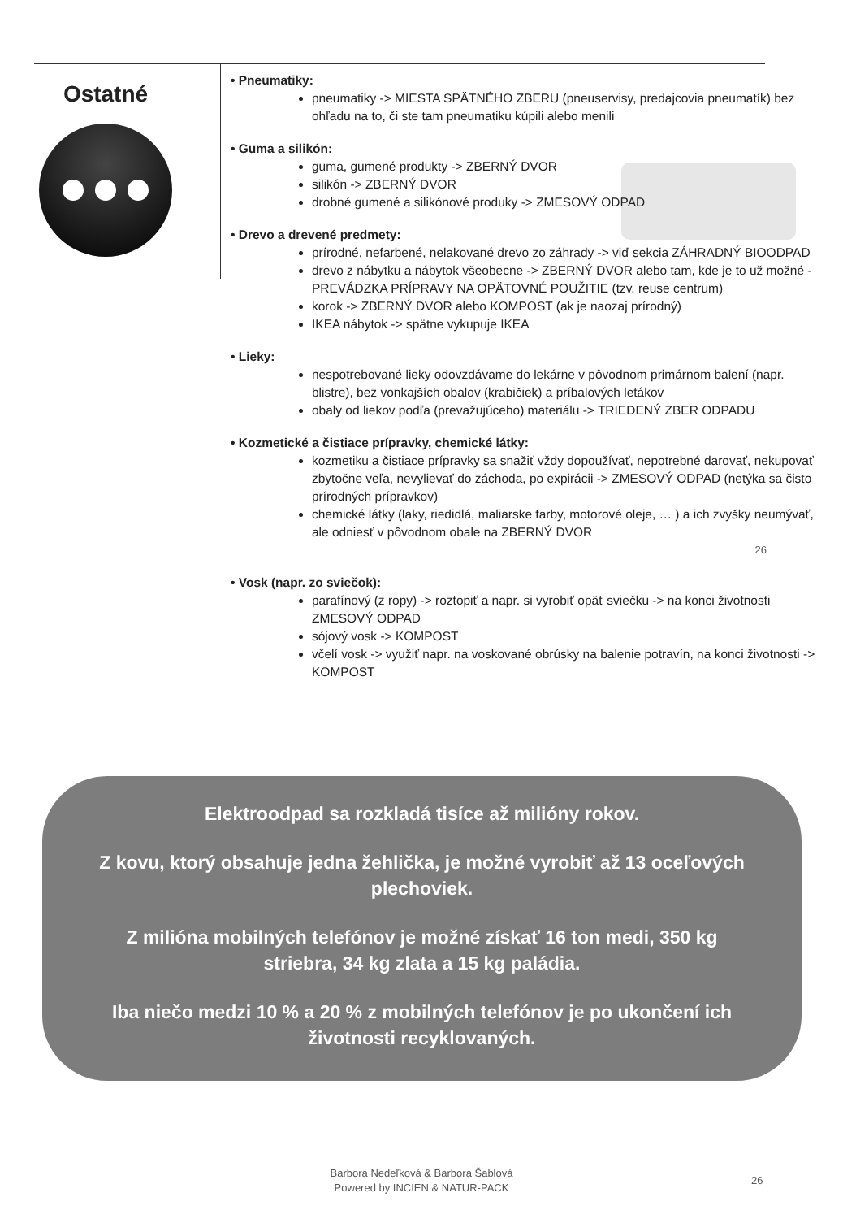Ostatné
• Pneumatiky:
pneumatiky -> MIESTA SPÄTNÉHO ZBERU (pneuservisy, predajcovia pneumatík) bez ohľadu na to, či ste tam pneumatiku kúpili alebo menili
• Guma a silikón:
guma, gumené produkty -> ZBERNÝ DVOR
silikón -> ZBERNÝ DVOR
drobné gumené a silikónové produky -> ZMESOVÝ ODPAD
• Drevo a drevené predmety:
prírodné, nefarbené, nelakované drevo zo záhrady -> viď sekcia ZÁHRADNÝ BIOODPAD
drevo z nábytku a nábytok všeobecne -> ZBERNÝ DVOR alebo tam, kde je to už možné - PREVÁDZKA PRÍPRAVY NA OPÄTOVNÉ POUŽITIE (tzv. reuse centrum)
korok -> ZBERNÝ DVOR alebo KOMPOST (ak je naozaj prírodný)
IKEA nábytok -> spätne vykupuje IKEA
• Lieky:
nespotrebované lieky odovzdávame do lekárne v pôvodnom primárnom balení (napr. blistre), bez vonkajších obalov (krabičiek) a príbalových letákov
obaly od liekov podľa (prevažujúceho) materiálu -> TRIEDENÝ ZBER ODPADU
• Kozmetické a čistiace prípravky, chemické látky:
kozmetiku a čistiace prípravky sa snažiť vždy dopoužívať, nepotrebné darovať, nekupovať zbytočne veľa, nevylievať do záchoda, po expirácii -> ZMESOVÝ ODPAD (netýka sa čisto prírodných prípravkov)
chemické látky (laky, riedidlá, maliarske farby, motorové oleje, … ) a ich zvyšky neumývať, ale odniesť v pôvodnom obale na ZBERNÝ DVOR
26
• Vosk (napr. zo sviečok):
parafínový (z ropy) -> roztopiť a napr. si vyrobiť opäť sviečku -> na konci životnosti ZMESOVÝ ODPAD
sójový vosk -> KOMPOST
včelí vosk -> využiť napr. na voskované obrúsky na balenie potravín, na konci životnosti -> KOMPOST
Elektroodpad sa rozkladá tisíce až milióny rokov.
Z kovu, ktorý obsahuje jedna žehlička, je možné vyrobiť až 13 oceľových plechoviek.
Z milióna mobilných telefónov je možné získať 16 ton medi, 350 kg striebra, 34 kg zlata a 15 kg paládia.
Iba niečo medzi 10 % a 20 % z mobilných telefónov je po ukončení ich životnosti recyklovaných.
Barbora Nedeľková & Barbora Šablová
Powered by INCIEN & NATUR-PACK
26